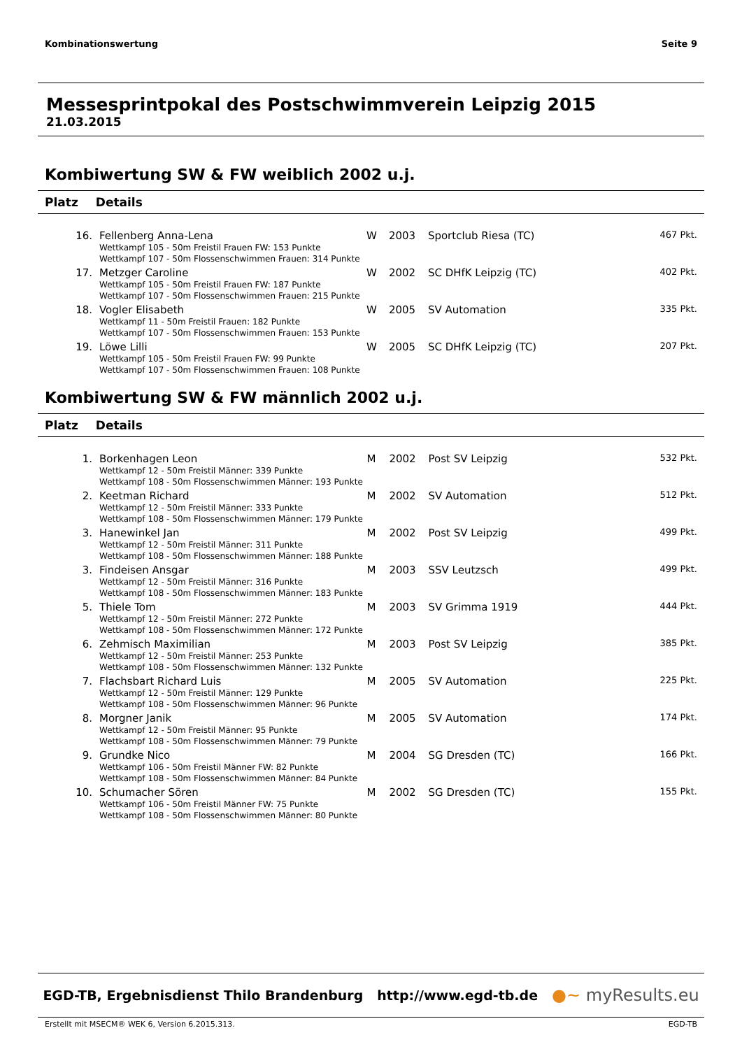Kombinationswertung Seite 9
Messesprintpokal des Postschwimmverein Leipzig 2015
21.03.2015
Kombiwertung SW & FW weiblich 2002 u.j.
Platz Details
| 16. | Fellenberg Anna-Lena Wettkampf 105 - 50m Freistil Frauen FW: 153 Punkte Wettkampf 107 - 50m Flossenschwimmen Frauen: 314 Punkte | W | 2003 | Sportclub Riesa (TC) | 467 Pkt. |
| 17. | Metzger Caroline Wettkampf 105 - 50m Freistil Frauen FW: 187 Punkte Wettkampf 107 - 50m Flossenschwimmen Frauen: 215 Punkte | W | 2002 | SC DHfK Leipzig (TC) | 402 Pkt. |
| 18. | Vogler Elisabeth Wettkampf 11 - 50m Freistil Frauen: 182 Punkte Wettkampf 107 - 50m Flossenschwimmen Frauen: 153 Punkte | W | 2005 | SV Automation | 335 Pkt. |
| 19. | Löwe Lilli Wettkampf 105 - 50m Freistil Frauen FW: 99 Punkte Wettkampf 107 - 50m Flossenschwimmen Frauen: 108 Punkte | W | 2005 | SC DHfK Leipzig (TC) | 207 Pkt. |
Kombiwertung SW & FW männlich 2002 u.j.
Platz Details
| 1. | Borkenhagen Leon Wettkampf 12 - 50m Freistil Männer: 339 Punkte Wettkampf 108 - 50m Flossenschwimmen Männer: 193 Punkte | M | 2002 | Post SV Leipzig | 532 Pkt. |
| 2. | Keetman Richard Wettkampf 12 - 50m Freistil Männer: 333 Punkte Wettkampf 108 - 50m Flossenschwimmen Männer: 179 Punkte | M | 2002 | SV Automation | 512 Pkt. |
| 3. | Hanewinkel Jan Wettkampf 12 - 50m Freistil Männer: 311 Punkte Wettkampf 108 - 50m Flossenschwimmen Männer: 188 Punkte | M | 2002 | Post SV Leipzig | 499 Pkt. |
| 3. | Findeisen Ansgar Wettkampf 12 - 50m Freistil Männer: 316 Punkte Wettkampf 108 - 50m Flossenschwimmen Männer: 183 Punkte | M | 2003 | SSV Leutzsch | 499 Pkt. |
| 5. | Thiele Tom Wettkampf 12 - 50m Freistil Männer: 272 Punkte Wettkampf 108 - 50m Flossenschwimmen Männer: 172 Punkte | M | 2003 | SV Grimma 1919 | 444 Pkt. |
| 6. | Zehmisch Maximilian Wettkampf 12 - 50m Freistil Männer: 253 Punkte Wettkampf 108 - 50m Flossenschwimmen Männer: 132 Punkte | M | 2003 | Post SV Leipzig | 385 Pkt. |
| 7. | Flachsbart Richard Luis Wettkampf 12 - 50m Freistil Männer: 129 Punkte Wettkampf 108 - 50m Flossenschwimmen Männer: 96 Punkte | M | 2005 | SV Automation | 225 Pkt. |
| 8. | Morgner Janik Wettkampf 12 - 50m Freistil Männer: 95 Punkte Wettkampf 108 - 50m Flossenschwimmen Männer: 79 Punkte | M | 2005 | SV Automation | 174 Pkt. |
| 9. | Grundke Nico Wettkampf 106 - 50m Freistil Männer FW: 82 Punkte Wettkampf 108 - 50m Flossenschwimmen Männer: 84 Punkte | M | 2004 | SG Dresden (TC) | 166 Pkt. |
| 10. | Schumacher Sören Wettkampf 106 - 50m Freistil Männer FW: 75 Punkte Wettkampf 108 - 50m Flossenschwimmen Männer: 80 Punkte | M | 2002 | SG Dresden (TC) | 155 Pkt. |
EGD-TB, Ergebnisdienst Thilo Brandenburg http://www.egd-tb.de ●~ myResults.eu
Erstellt mit MSECM® WEK 6, Version 6.2015.313. EGD-TB